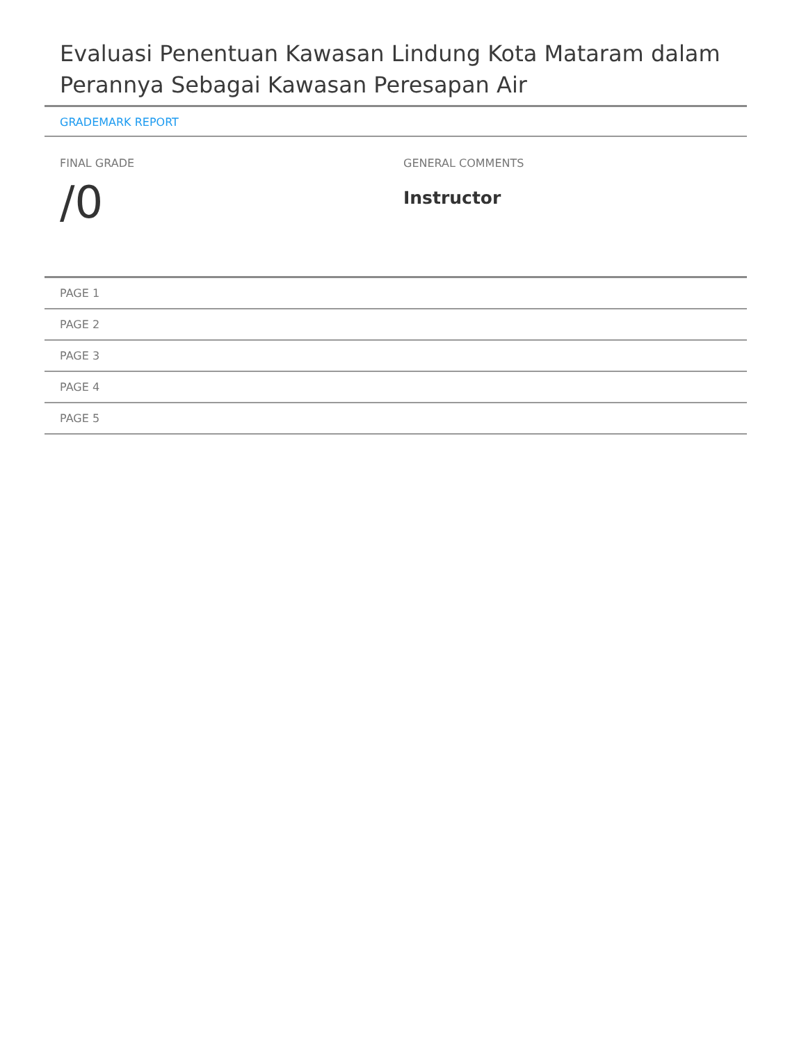Evaluasi Penentuan Kawasan Lindung Kota Mataram dalam Perannya Sebagai Kawasan Peresapan Air
GRADEMARK REPORT
FINAL GRADE
/0
GENERAL COMMENTS
Instructor
PAGE 1
PAGE 2
PAGE 3
PAGE 4
PAGE 5